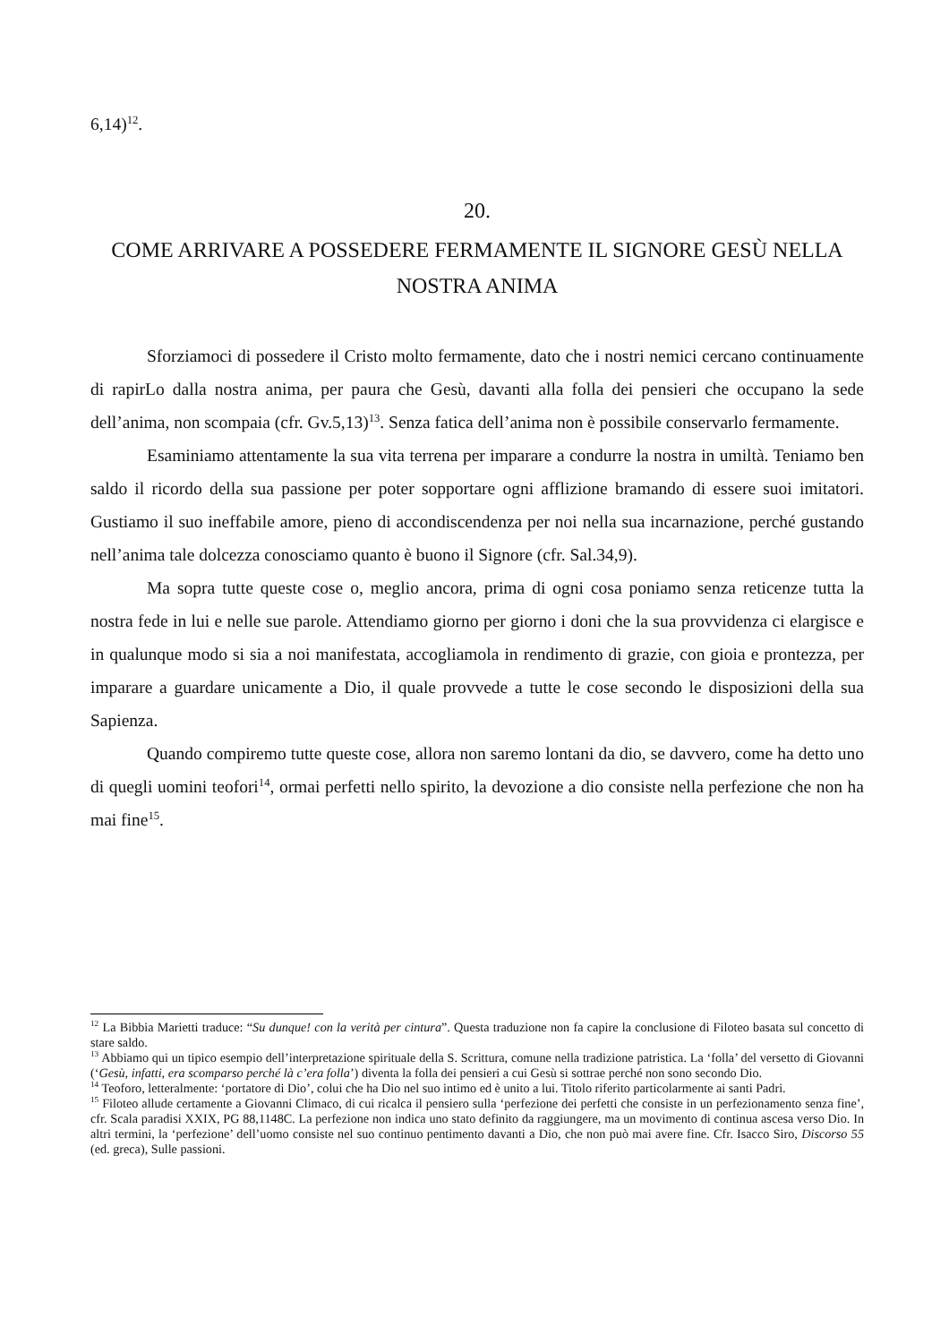6,14)<sup>12</sup>.
20.
COME ARRIVARE A POSSEDERE FERMAMENTE IL SIGNORE GESÙ NELLA NOSTRA ANIMA
Sforziamoci di possedere il Cristo molto fermamente, dato che i nostri nemici cercano continuamente di rapirLo dalla nostra anima, per paura che Gesù, davanti alla folla dei pensieri che occupano la sede dell’anima, non scompaia (cfr. Gv.5,13)<sup>13</sup>. Senza fatica dell’anima non è possibile conservarlo fermamente.
Esaminiamo attentamente la sua vita terrena per imparare a condurre la nostra in umiltà. Teniamo ben saldo il ricordo della sua passione per poter sopportare ogni afflizione bramando di essere suoi imitatori. Gustiamo il suo ineffabile amore, pieno di accondiscendenza per noi nella sua incarnazione, perché gustando nell’anima tale dolcezza conosciamo quanto è buono il Signore (cfr. Sal.34,9).
Ma sopra tutte queste cose o, meglio ancora, prima di ogni cosa poniamo senza reticenze tutta la nostra fede in lui e nelle sue parole. Attendiamo giorno per giorno i doni che la sua provvidenza ci elargisce e in qualunque modo si sia a noi manifestata, accogliamola in rendimento di grazie, con gioia e prontezza, per imparare a guardare unicamente a Dio, il quale provvede a tutte le cose secondo le disposizioni della sua Sapienza.
Quando compiremo tutte queste cose, allora non saremo lontani da dio, se davvero, come ha detto uno di quegli uomini teofori<sup>14</sup>, ormai perfetti nello spirito, la devozione a dio consiste nella perfezione che non ha mai fine<sup>15</sup>.
<sup>12</sup> La Bibbia Marietti traduce: “Su dunque! con la verità per cintura”. Questa traduzione non fa capire la conclusione di Filoteo basata sul concetto di stare saldo.
<sup>13</sup> Abbiamo qui un tipico esempio dell’interpretazione spirituale della S. Scrittura, comune nella tradizione patristica. La ‘folla’ del versetto di Giovanni (‘Gesù, infatti, era scomparso perché là c’era folla’) diventa la folla dei pensieri a cui Gesù si sottrae perché non sono secondo Dio.
<sup>14</sup> Teoforo, letteralmente: ‘portatore di Dio’, colui che ha Dio nel suo intimo ed è unito a lui. Titolo riferito particolarmente ai santi Padri.
<sup>15</sup> Filoteo allude certamente a Giovanni Climaco, di cui ricalca il pensiero sulla ‘perfezione dei perfetti che consiste in un perfezionamento senza fine’, cfr. Scala paradisi XXIX, PG 88,1148C. La perfezione non indica uno stato definito da raggiungere, ma un movimento di continua ascesa verso Dio. In altri termini, la ‘perfezione’ dell’uomo consiste nel suo continuo pentimento davanti a Dio, che non può mai avere fine. Cfr. Isacco Siro, Discorso 55 (ed. greca), Sulle passioni.